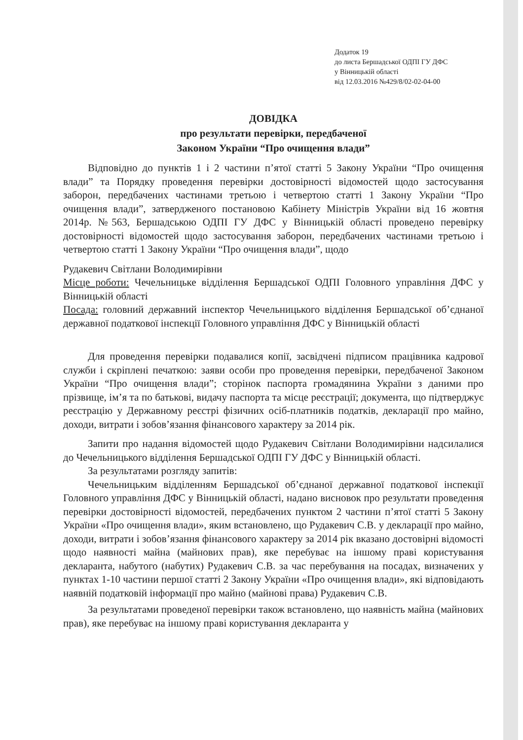Додаток 19
до листа Бершадської ОДПІ ГУ ДФС
у Вінницькій області
від 12.03.2016 №429/8/02-02-04-00
ДОВІДКА
про результати перевірки, передбаченої
Законом України “Про очищення влади”
Відповідно до пунктів 1 і 2 частини п’ятої статті 5 Закону України “Про очищення влади” та Порядку проведення перевірки достовірності відомостей щодо застосування заборон, передбачених частинами третьою і четвертою статті 1 Закону України “Про очищення влади”, затвердженого постановою Кабінету Міністрів України від 16 жовтня 2014р. №563, Бершадською ОДПІ ГУ ДФС у Вінницькій області проведено перевірку достовірності відомостей щодо застосування заборон, передбачених частинами третьою і четвертою статті 1 Закону України “Про очищення влади”, щодо
Рудакевич Світлани Володимирівни
Місце роботи: Чечельницьке відділення Бершадської ОДПІ Головного управління ДФС у Вінницькій області
Посада: головний державний інспектор Чечельницького відділення Бершадської об’єднаної державної податкової інспекції Головного управління ДФС у Вінницькій області
Для проведення перевірки подавалися копії, засвідчені підписом працівника кадрової служби і скріплені печаткою: заяви особи про проведення перевірки, передбаченої Законом України “Про очищення влади”; сторінок паспорта громадянина України з даними про прізвище, ім’я та по батькові, видачу паспорта та місце реєстрації; документа, що підтверджує реєстрацію у Державному реєстрі фізичних осіб-платників податків, декларації про майно, доходи, витрати і зобов’язання фінансового характеру за 2014 рік.
Запити про надання відомостей щодо Рудакевич Світлани Володимирівни надсилалися до Чечельницького відділення Бершадської ОДПІ ГУ ДФС у Вінницькій області.
За результатами розгляду запитів:
Чечельницьким відділенням Бершадської об’єднаної державної податкової інспекції Головного управління ДФС у Вінницькій області, надано висновок про результати проведення перевірки достовірності відомостей, передбачених пунктом 2 частини п’ятої статті 5 Закону України «Про очищення влади», яким встановлено, що Рудакевич С.В. у декларації про майно, доходи, витрати і зобов’язання фінансового характеру за 2014 рік вказано достовірні відомості щодо наявності майна (майнових прав), яке перебуває на іншому праві користування декларанта, набутого (набутих) Рудакевич С.В. за час перебування на посадах, визначених у пунктах 1-10 частини першої статті 2 Закону України «Про очищення влади», які відповідають наявній податковій інформації про майно (майнові права) Рудакевич С.В.
За результатами проведеної перевірки також встановлено, що наявність майна (майнових прав), яке перебуває на іншому праві користування декларанта у